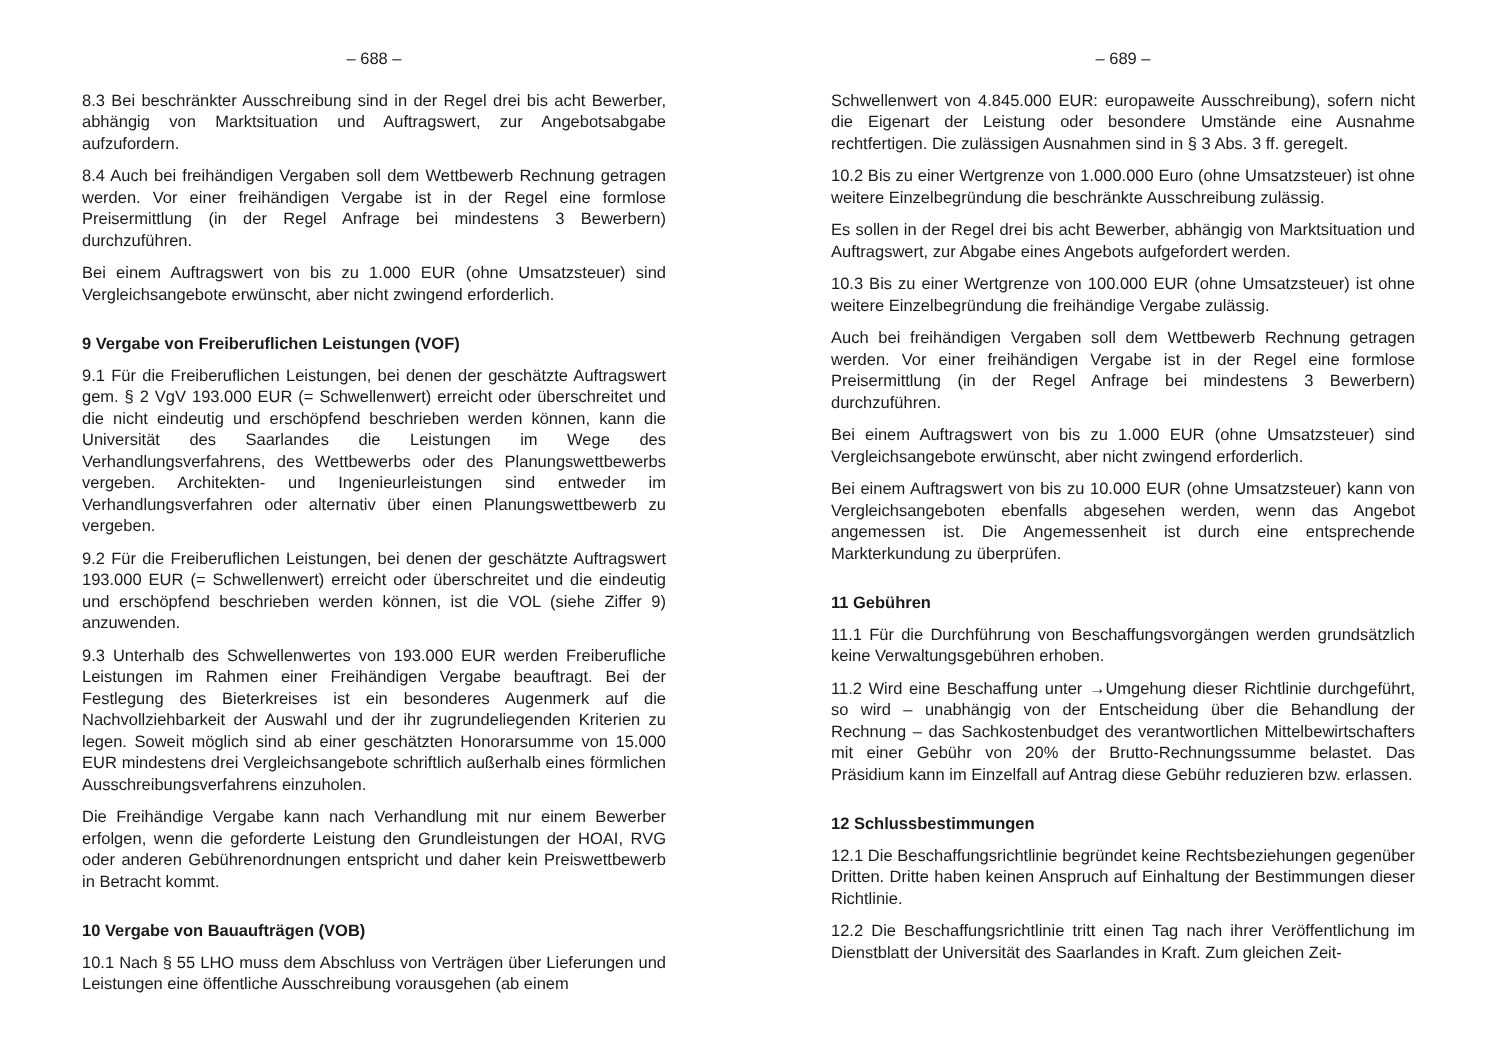– 688 –
8.3 Bei beschränkter Ausschreibung sind in der Regel drei bis acht Bewerber, abhängig von Marktsituation und Auftragswert, zur Angebotsabgabe aufzufordern.
8.4 Auch bei freihändigen Vergaben soll dem Wettbewerb Rechnung getragen werden. Vor einer freihändigen Vergabe ist in der Regel eine formlose Preisermittlung (in der Regel Anfrage bei mindestens 3 Bewerbern) durchzuführen.
Bei einem Auftragswert von bis zu 1.000 EUR (ohne Umsatzsteuer) sind Vergleichsangebote erwünscht, aber nicht zwingend erforderlich.
9 Vergabe von Freiberuflichen Leistungen (VOF)
9.1 Für die Freiberuflichen Leistungen, bei denen der geschätzte Auftragswert gem. § 2 VgV 193.000 EUR (= Schwellenwert) erreicht oder überschreitet und die nicht eindeutig und erschöpfend beschrieben werden können, kann die Universität des Saarlandes die Leistungen im Wege des Verhandlungsverfahrens, des Wettbewerbs oder des Planungswettbewerbs vergeben. Architekten- und Ingenieurleistungen sind entweder im Verhandlungsverfahren oder alternativ über einen Planungswettbewerb zu vergeben.
9.2 Für die Freiberuflichen Leistungen, bei denen der geschätzte Auftragswert 193.000 EUR (= Schwellenwert) erreicht oder überschreitet und die eindeutig und erschöpfend beschrieben werden können, ist die VOL (siehe Ziffer 9) anzuwenden.
9.3 Unterhalb des Schwellenwertes von 193.000 EUR werden Freiberufliche Leistungen im Rahmen einer Freihändigen Vergabe beauftragt. Bei der Festlegung des Bieterkreises ist ein besonderes Augenmerk auf die Nachvollziehbarkeit der Auswahl und der ihr zugrundeliegenden Kriterien zu legen. Soweit möglich sind ab einer geschätzten Honorarsumme von 15.000 EUR mindestens drei Vergleichsangebote schriftlich außerhalb eines förmlichen Ausschreibungsverfahrens einzuholen.
Die Freihändige Vergabe kann nach Verhandlung mit nur einem Bewerber erfolgen, wenn die geforderte Leistung den Grundleistungen der HOAI, RVG oder anderen Gebührenordnungen entspricht und daher kein Preiswettbewerb in Betracht kommt.
10 Vergabe von Bauaufträgen (VOB)
10.1 Nach § 55 LHO muss dem Abschluss von Verträgen über Lieferungen und Leistungen eine öffentliche Ausschreibung vorausgehen (ab einem
– 689 –
Schwellenwert von 4.845.000 EUR: europaweite Ausschreibung), sofern nicht die Eigenart der Leistung oder besondere Umstände eine Ausnahme rechtfertigen. Die zulässigen Ausnahmen sind in § 3 Abs. 3 ff. geregelt.
10.2 Bis zu einer Wertgrenze von 1.000.000 Euro (ohne Umsatzsteuer) ist ohne weitere Einzelbegründung die beschränkte Ausschreibung zulässig.
Es sollen in der Regel drei bis acht Bewerber, abhängig von Marktsituation und Auftragswert, zur Abgabe eines Angebots aufgefordert werden.
10.3 Bis zu einer Wertgrenze von 100.000 EUR (ohne Umsatzsteuer) ist ohne weitere Einzelbegründung die freihändige Vergabe zulässig.
Auch bei freihändigen Vergaben soll dem Wettbewerb Rechnung getragen werden. Vor einer freihändigen Vergabe ist in der Regel eine formlose Preisermittlung (in der Regel Anfrage bei mindestens 3 Bewerbern) durchzuführen.
Bei einem Auftragswert von bis zu 1.000 EUR (ohne Umsatzsteuer) sind Vergleichsangebote erwünscht, aber nicht zwingend erforderlich.
Bei einem Auftragswert von bis zu 10.000 EUR (ohne Umsatzsteuer) kann von Vergleichsangeboten ebenfalls abgesehen werden, wenn das Angebot angemessen ist. Die Angemessenheit ist durch eine entsprechende Markterkundung zu überprüfen.
11 Gebühren
11.1 Für die Durchführung von Beschaffungsvorgängen werden grundsätzlich keine Verwaltungsgebühren erhoben.
11.2 Wird eine Beschaffung unter →Umgehung dieser Richtlinie durchgeführt, so wird – unabhängig von der Entscheidung über die Behandlung der Rechnung – das Sachkostenbudget des verantwortlichen Mittelbewirtschafters mit einer Gebühr von 20% der Brutto-Rechnungssumme belastet. Das Präsidium kann im Einzelfall auf Antrag diese Gebühr reduzieren bzw. erlassen.
12 Schlussbestimmungen
12.1 Die Beschaffungsrichtlinie begründet keine Rechtsbeziehungen gegenüber Dritten. Dritte haben keinen Anspruch auf Einhaltung der Bestimmungen dieser Richtlinie.
12.2 Die Beschaffungsrichtlinie tritt einen Tag nach ihrer Veröffentlichung im Dienstblatt der Universität des Saarlandes in Kraft. Zum gleichen Zeit-